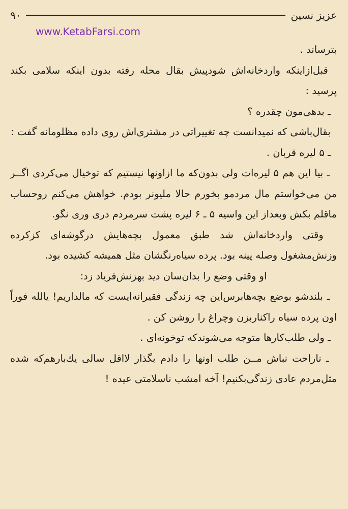عزیز نسین ۹۰
www.KetabFarsi.com
بترساند .
قبل‌ازاینکه واردخانه‌اش شودپیش بقال محله رفته بدون اینکه سلامی بکند پرسید :
ـ بدهی‌مون چقدره ؟
بقال‌باشی که نمیدانست چه تغییراتی در مشتری‌اش روی داده مظلومانه گفت :
ـ ۵ لیره قربان .
ـ بیا این هم ۵ لیره‌ات ولی بدون‌که ما ازاونها نیستیم که توخیال می‌کردی اگــر من می‌خواستم مال مردمو بخورم حالا ملیونر بودم. خواهش می‌کنم روحساب ماقلم بکش وبعداز این واسیه ۵ ـ ۶ لیره پشت سرمردم دری وری نگو.
وقتی واردخانه‌اش شد طبق معمول بچه‌هایش درگوشه‌ای کزکرده وزنش‌مشغول وصله پینه بود. پرده سیاه‌رنگشان مثل همیشه کشیده بود.
او وقتی وضع را بدان‌سان دید بهزنش‌فریاد زد:
ـ بلندشو بوضع بچه‌هابرس‌این چه زندگی فقیرانه‌ایست که مالداریم! یالله فوراً اون پرده سیاه راکناربزن وچراغ را روشن کن .
ـ ولی طلب‌کارها متوجه می‌شوندکه توخونه‌ای .
ـ ناراحت نباش مــن طلب اونها را دادم بگذار لااقل سالی یك‌بارهم‌که شده مثل‌مردم عادی زندگی‌بکنیم! آخه امشب ناسلامتی عیده !